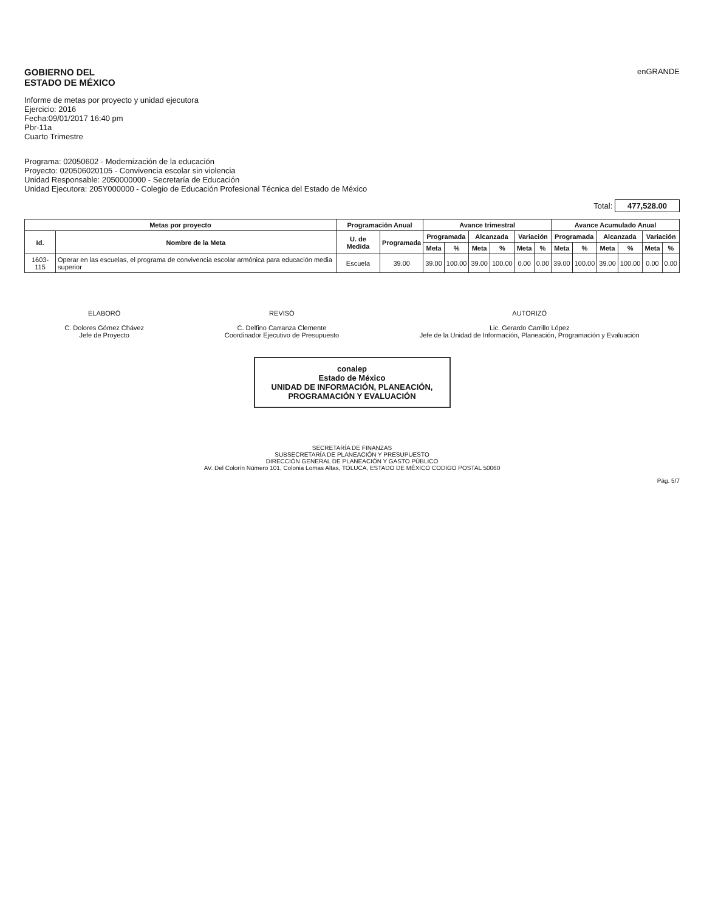GOBIERNO DEL
ESTADO DE MÉXICO
Informe de metas por proyecto y unidad ejecutora
Ejercicio: 2016
Fecha:09/01/2017 16:40 pm
Pbr-11a
Cuarto Trimestre
enGRANDE
Programa: 02050602 - Modernización de la educación
Proyecto: 020506020105 - Convivencia escolar sin violencia
Unidad Responsable: 2050000000 - Secretaría de Educación
Unidad Ejecutora: 205Y000000 - Colegio de Educación Profesional Técnica del Estado de México
Total: 477,528.00
| Metas por proyecto | | Programación Anual | | Avance trimestral | | | | | | Avance Acumulado Anual | | | | | |
| --- | --- | --- | --- | --- | --- | --- | --- | --- | --- | --- | --- | --- | --- | --- | --- |
| Id. | Nombre de la Meta | U. de Medida | Programada | Programada | | Alcanzada | | Variación | | Programada | | Alcanzada | | Variación | |
| | | | | Meta | % | Meta | % | Meta | % | Meta | % | Meta | % | Meta | % |
| 1603-115 | Operar en las escuelas, el programa de convivencia escolar armónica para educación media superior | Escuela | 39.00 | 39.00 | 100.00 | 39.00 | 100.00 | 0.00 | 0.00 | 39.00 | 100.00 | 39.00 | 100.00 | 0.00 | 0.00 |
ELABORÓ
C. Dolores Gómez Chávez
Jefe de Proyecto
REVISÓ
C. Delfino Carranza Clemente
Coordinador Ejecutivo de Presupuesto
AUTORIZÓ
Lic. Gerardo Carrillo López
Jefe de la Unidad de Información, Planeación, Programación y Evaluación
conalep
Estado de México
UNIDAD DE INFORMACIÓN, PLANEACIÓN, PROGRAMACIÓN Y EVALUACIÓN
SECRETARÍA DE FINANZAS
SUBSECRETARÍA DE PLANEACIÓN Y PRESUPUESTO
DIRECCIÓN GENERAL DE PLANEACIÓN Y GASTO PÚBLICO
AV. Del Colorín Número 101, Colonia Lomas Altas, TOLUCA, ESTADO DE MÉXICO CODIGO POSTAL 50060
Pág. 5/7